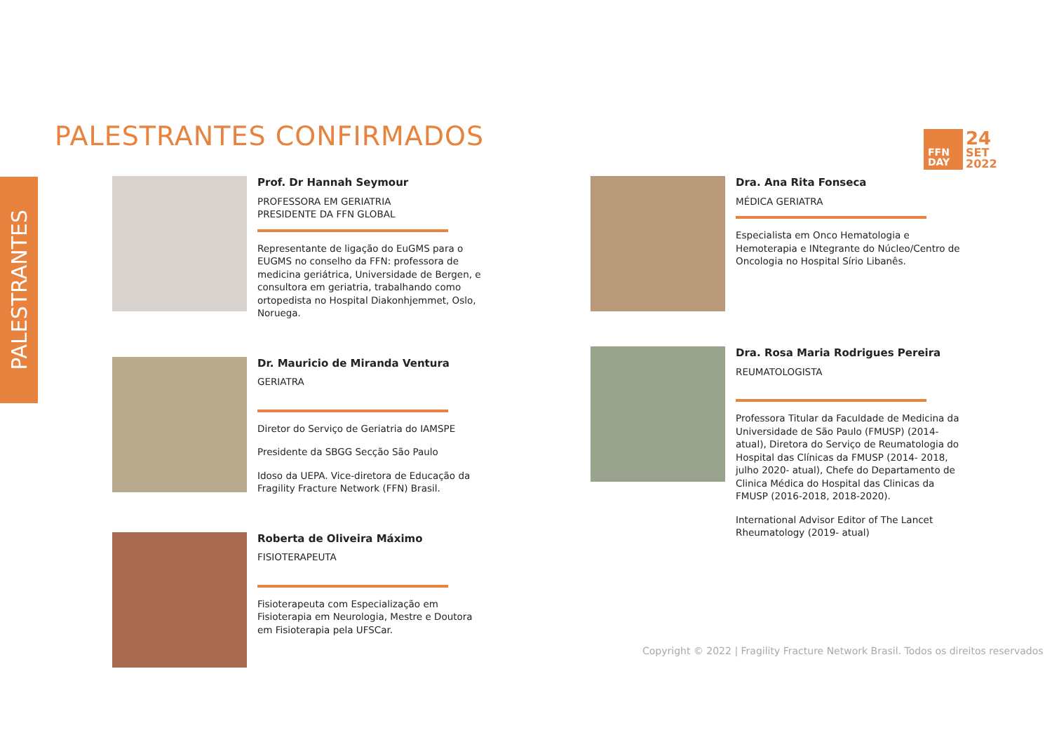PALESTRANTES
PALESTRANTES CONFIRMADOS
FFN
DAY
24
SET
2022
Prof. Dr Hannah Seymour
PROFESSORA EM GERIATRIA
PRESIDENTE DA FFN GLOBAL
Representante de ligação do EuGMS para o EUGMS no conselho da FFN: professora de medicina geriátrica, Universidade de Bergen, e consultora em geriatria, trabalhando como ortopedista no Hospital Diakonhjemmet, Oslo, Noruega.
Dr. Mauricio de Miranda Ventura
GERIATRA
Diretor do Serviço de Geriatria do IAMSPE
Presidente da SBGG Secção São Paulo
Idoso da UEPA. Vice-diretora de Educação da Fragility Fracture Network (FFN) Brasil.
Roberta de Oliveira Máximo
FISIOTERAPEUTA
Fisioterapeuta com Especialização em Fisioterapia em Neurologia, Mestre e Doutora em Fisioterapia pela UFSCar.
Dra. Ana Rita Fonseca
MÉDICA GERIATRA
Especialista em Onco Hematologia e Hemoterapia e INtegrante do Núcleo/Centro de Oncologia no Hospital Sírio Libanês.
Dra. Rosa Maria Rodrigues Pereira
REUMATOLOGISTA
Professora Titular da Faculdade de Medicina da Universidade de São Paulo (FMUSP) (2014-atual), Diretora do Serviço de Reumatologia do Hospital das Clínicas da FMUSP (2014- 2018, julho 2020- atual), Chefe do Departamento de Clinica Médica do Hospital das Clinicas da FMUSP (2016-2018, 2018-2020).
International Advisor Editor of The Lancet Rheumatology (2019- atual)
Copyright © 2022 | Fragility Fracture Network Brasil. Todos os direitos reservados